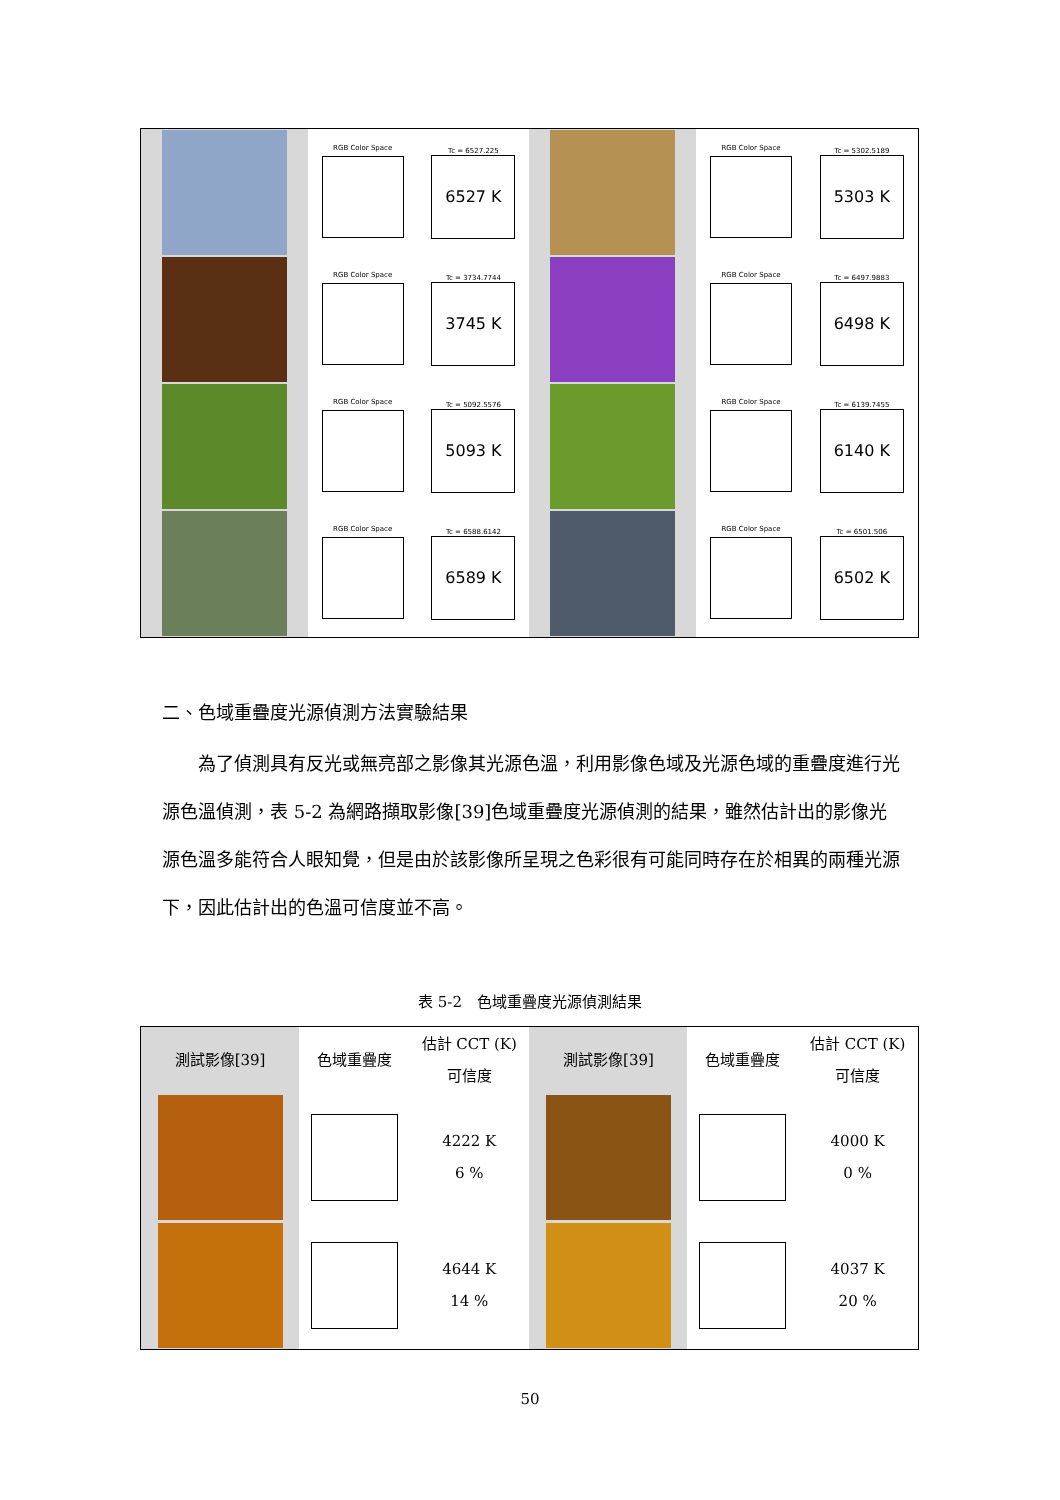| | RGB Color Space | Tc = 6527.225 6527 K | | RGB Color Space | Tc = 5302.5189 5303 K |
| | RGB Color Space | Tc = 3734.7744 3745 K | | RGB Color Space | Tc = 6497.9883 6498 K |
| | RGB Color Space | Tc = 5092.5576 5093 K | | RGB Color Space | Tc = 6139.7455 6140 K |
| | RGB Color Space | Tc = 6588.6142 6589 K | | RGB Color Space | Tc = 6501.506 6502 K |
二、色域重疊度光源偵測方法實驗結果
  為了偵測具有反光或無亮部之影像其光源色溫，利用影像色域及光源色域的重疊度進行光源色溫偵測，表 5-2 為網路擷取影像[39]色域重疊度光源偵測的結果，雖然估計出的影像光源色溫多能符合人眼知覺，但是由於該影像所呈現之色彩很有可能同時存在於相異的兩種光源下，因此估計出的色溫可信度並不高。
表 5-2 色域重疊度光源偵測結果
| 測試影像[39] | 色域重疊度 | 估計 CCT (K) 可信度 | 測試影像[39] | 色域重疊度 | 估計 CCT (K) 可信度 |
| --- | --- | --- | --- | --- | --- |
| | | 4222 K 6 % | | | 4000 K 0 % |
| | | 4644 K 14 % | | | 4037 K 20 % |
50